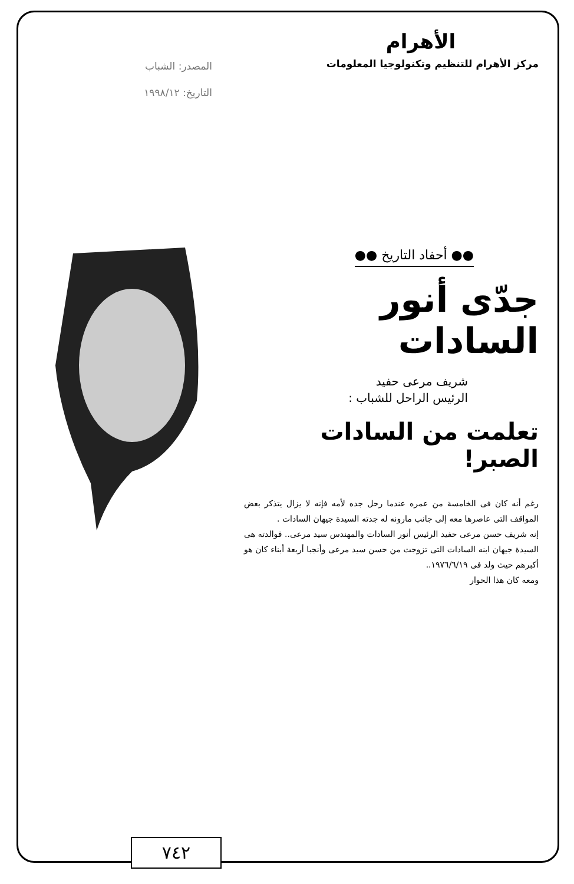الأهرام
مركز الأهرام للتنظيم وتكنولوجيا المعلومات
المصدر: الشباب
التاريخ: ١٩٩٨/١٢
●● أحفاد التاريخ ●●
جدّى أنور السادات
شريف مرعى حفيد
الرئيس الراحل للشباب :
تعلمت من السادات الصبر!
رغم أنه كان فى الخامسة من عمره عندما رحل جده لأمه فإنه لا يزال يتذكر بعض المواقف التى عاصرها معه إلى جانب مارونه له جدته السيدة جيهان السادات .
إنه شريف حسن مرعى حفيد الرئيس أنور السادات والمهندس سيد مرعى.. فوالدته هى السيدة جيهان ابنه السادات التى تزوجت من حسن سيد مرعى وأنجبا أربعة أبناء كان هو أكبرهم حيث ولد فى ١٩٧٦/٦/١٩..
ومعه كان هذا الحوار
٧٤٢